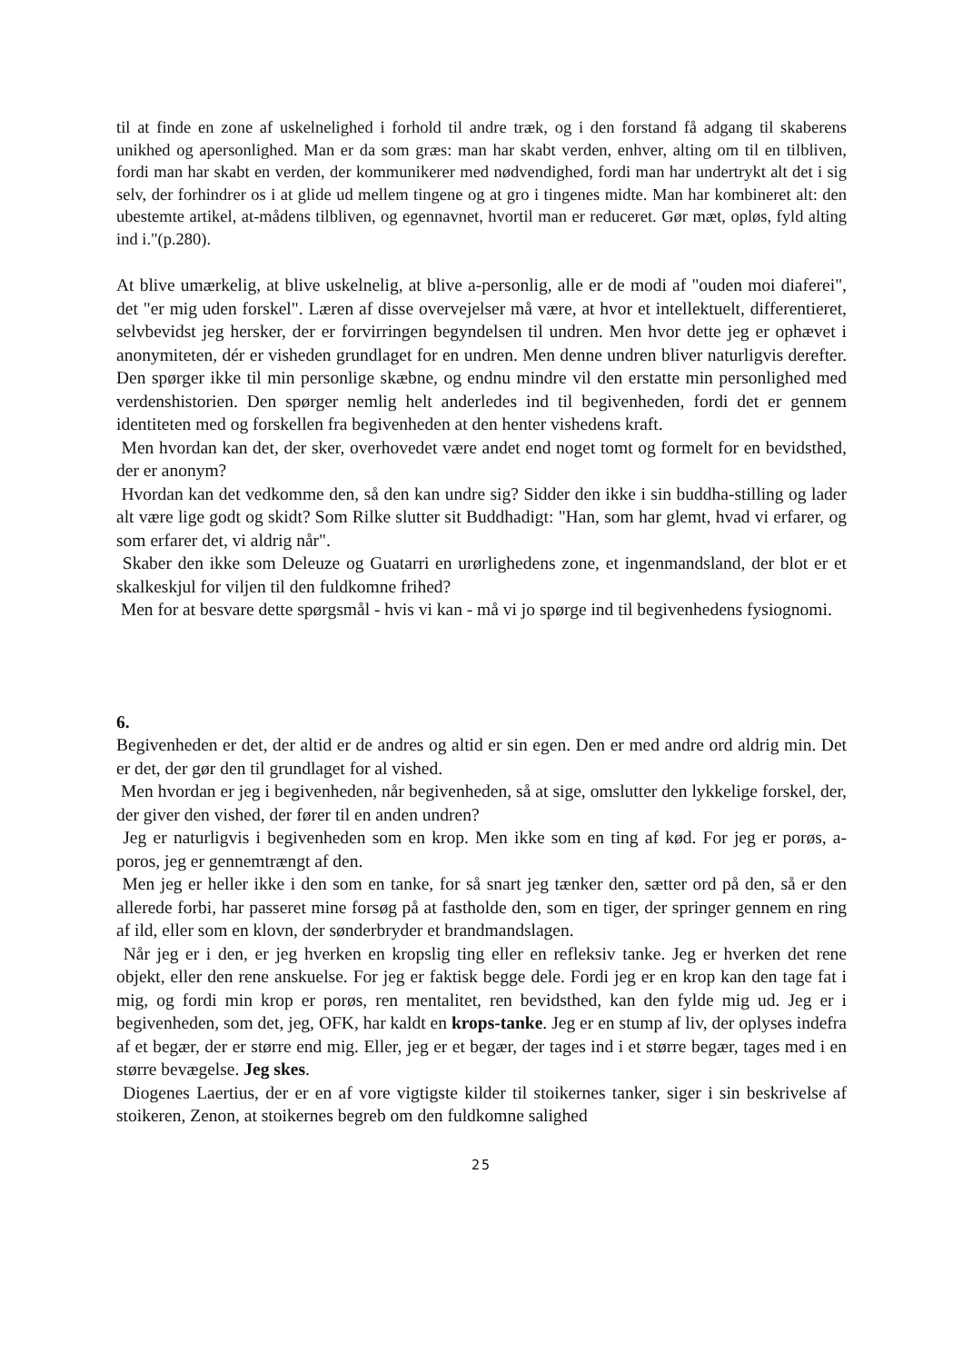til at finde en zone af uskelnelighed i forhold til andre træk, og i den forstand få adgang til skaberens unikhed og apersonlighed. Man er da som græs: man har skabt verden, enhver, alting om til en tilbliven, fordi man har skabt en verden, der kommunikerer med nødvendighed, fordi man har undertrykt alt det i sig selv, der forhindrer os i at glide ud mellem tingene og at gro i tingenes midte. Man har kombineret alt: den ubestemte artikel, at-mådens tilbliven, og egennavnet, hvortil man er reduceret. Gør mæt, opløs, fyld alting ind i."(p.280).
At blive umærkelig, at blive uskelnelig, at blive a-personlig, alle er de modi af "ouden moi diaferei", det "er mig uden forskel". Læren af disse overvejelser må være, at hvor et intellektuelt, differentieret, selvbevidst jeg hersker, der er forvirringen begyndelsen til undren. Men hvor dette jeg er ophævet i anonymiteten, dér er visheden grundlaget for en undren. Men denne undren bliver naturligvis derefter. Den spørger ikke til min personlige skæbne, og endnu mindre vil den erstatte min personlighed med verdenshistorien. Den spørger nemlig helt anderledes ind til begivenheden, fordi det er gennem identiteten med og forskellen fra begivenheden at den henter vishedens kraft.
Men hvordan kan det, der sker, overhovedet være andet end noget tomt og formelt for en bevidsthed, der er anonym?
Hvordan kan det vedkomme den, så den kan undre sig? Sidder den ikke i sin buddha-stilling og lader alt være lige godt og skidt? Som Rilke slutter sit Buddhadigt: "Han, som har glemt, hvad vi erfarer, og som erfarer det, vi aldrig når".
Skaber den ikke som Deleuze og Guatarri en urørlighedens zone, et ingenmandsland, der blot er et skalkeskjul for viljen til den fuldkomne frihed?
Men for at besvare dette spørgsmål - hvis vi kan - må vi jo spørge ind til begivenhedens fysiognomi.
6.
Begivenheden er det, der altid er de andres og altid er sin egen. Den er med andre ord aldrig min. Det er det, der gør den til grundlaget for al vished.
Men hvordan er jeg i begivenheden, når begivenheden, så at sige, omslutter den lykkelige forskel, der, der giver den vished, der fører til en anden undren?
Jeg er naturligvis i begivenheden som en krop. Men ikke som en ting af kød. For jeg er porøs, a-poros, jeg er gennemtrængt af den.
Men jeg er heller ikke i den som en tanke, for så snart jeg tænker den, sætter ord på den, så er den allerede forbi, har passeret mine forsøg på at fastholde den, som en tiger, der springer gennem en ring af ild, eller som en klovn, der sønderbryder et brandmandslagen.
Når jeg er i den, er jeg hverken en kropslig ting eller en refleksiv tanke. Jeg er hverken det rene objekt, eller den rene anskuelse. For jeg er faktisk begge dele. Fordi jeg er en krop kan den tage fat i mig, og fordi min krop er porøs, ren mentalitet, ren bevidsthed, kan den fylde mig ud. Jeg er i begivenheden, som det, jeg, OFK, har kaldt en krops-tanke. Jeg er en stump af liv, der oplyses indefra af et begær, der er større end mig. Eller, jeg er et begær, der tages ind i et større begær, tages med i en større bevægelse. Jeg skes.
Diogenes Laertius, der er en af vore vigtigste kilder til stoikernes tanker, siger i sin beskrivelse af stoikeren, Zenon, at stoikernes begreb om den fuldkomne salighed
25